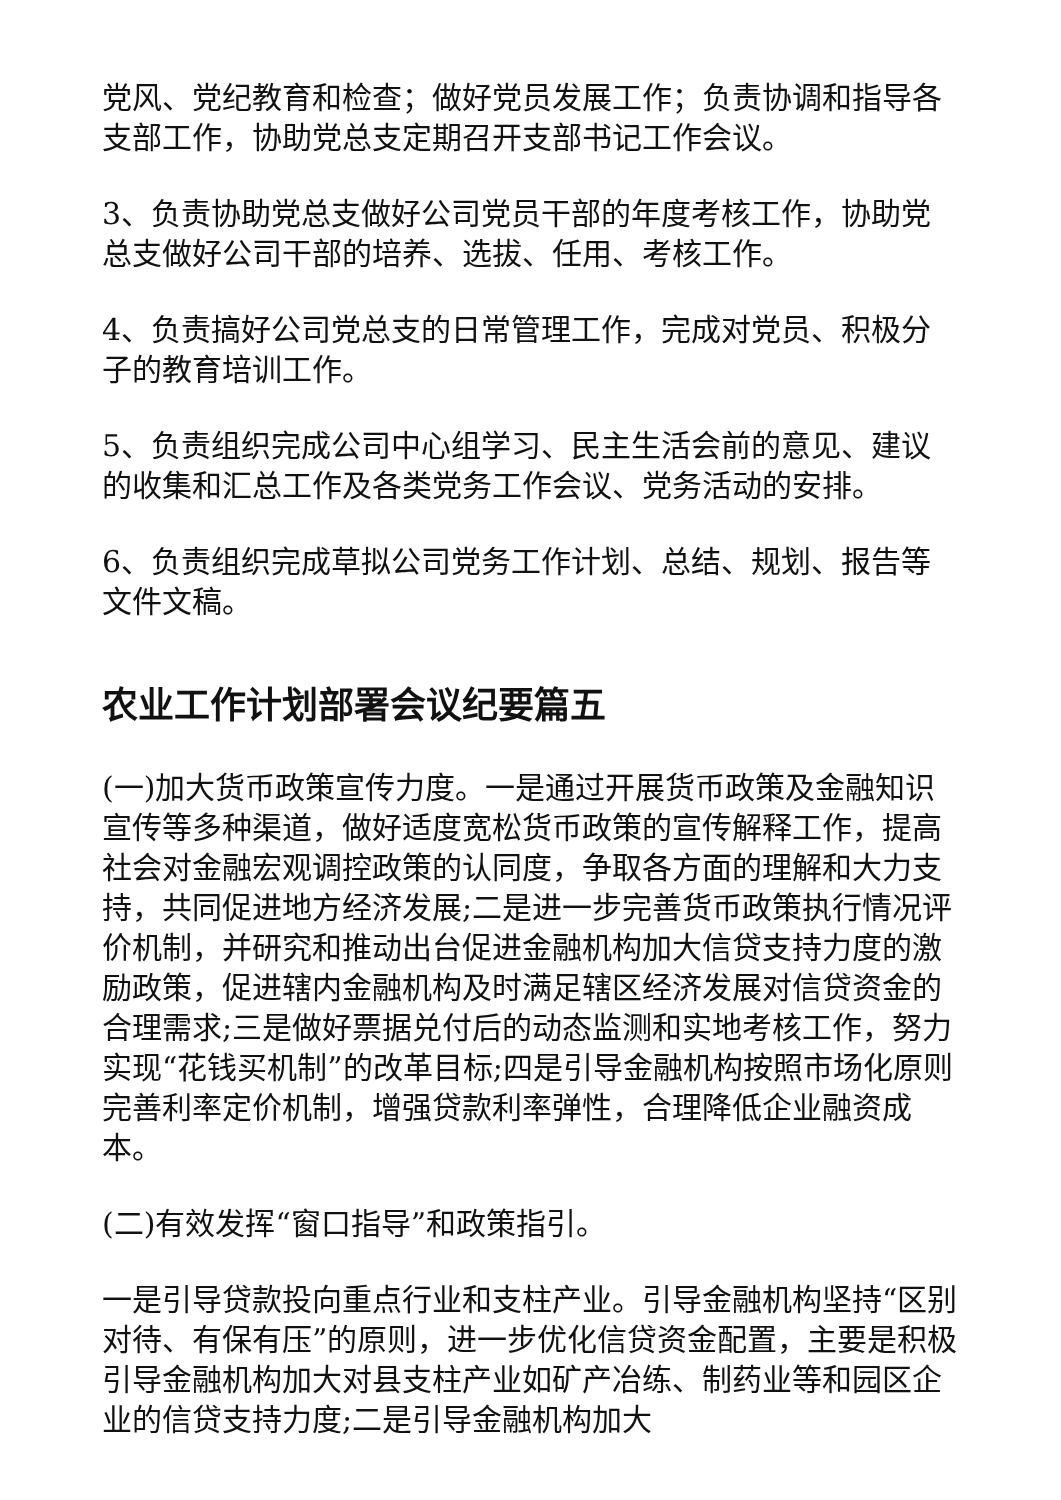党风、党纪教育和检查；做好党员发展工作；负责协调和指导各支部工作，协助党总支定期召开支部书记工作会议。
3、负责协助党总支做好公司党员干部的年度考核工作，协助党总支做好公司干部的培养、选拔、任用、考核工作。
4、负责搞好公司党总支的日常管理工作，完成对党员、积极分子的教育培训工作。
5、负责组织完成公司中心组学习、民主生活会前的意见、建议的收集和汇总工作及各类党务工作会议、党务活动的安排。
6、负责组织完成草拟公司党务工作计划、总结、规划、报告等文件文稿。
农业工作计划部署会议纪要篇五
(一)加大货币政策宣传力度。一是通过开展货币政策及金融知识宣传等多种渠道，做好适度宽松货币政策的宣传解释工作，提高社会对金融宏观调控政策的认同度，争取各方面的理解和大力支持，共同促进地方经济发展;二是进一步完善货币政策执行情况评价机制，并研究和推动出台促进金融机构加大信贷支持力度的激励政策，促进辖内金融机构及时满足辖区经济发展对信贷资金的合理需求;三是做好票据兑付后的动态监测和实地考核工作，努力实现“花钱买机制”的改革目标;四是引导金融机构按照市场化原则完善利率定价机制，增强贷款利率弹性，合理降低企业融资成本。
(二)有效发挥“窗口指导”和政策指引。
一是引导贷款投向重点行业和支柱产业。引导金融机构坚持“区别对待、有保有压”的原则，进一步优化信贷资金配置，主要是积极引导金融机构加大对县支柱产业如矿产冶练、制药业等和园区企业的信贷支持力度;二是引导金融机构加大